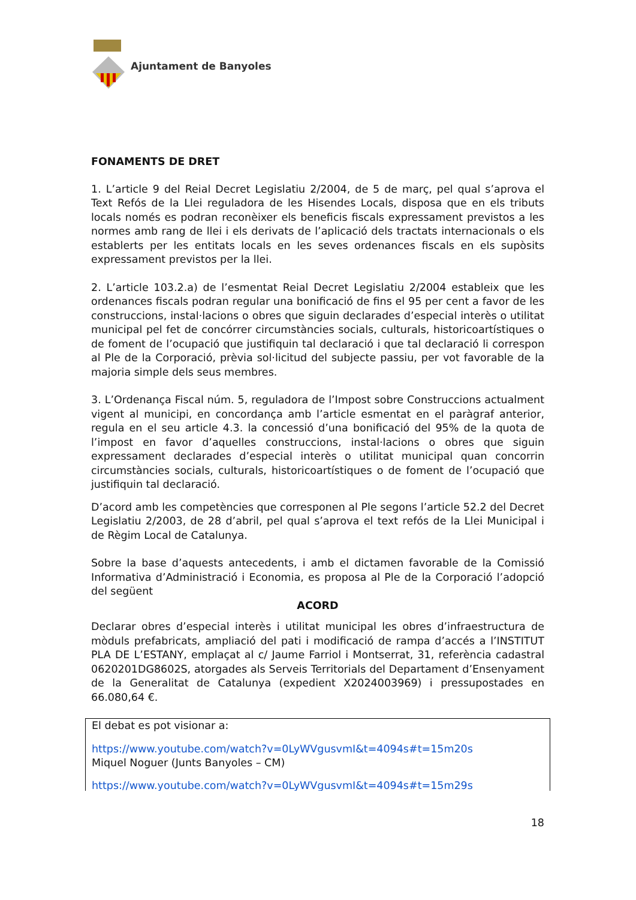Ajuntament de Banyoles
FONAMENTS DE DRET
1. L’article 9 del Reial Decret Legislatiu 2/2004, de 5 de març, pel qual s’aprova el Text Refós de la Llei reguladora de les Hisendes Locals, disposa que en els tributs locals només es podran reconèixer els beneficis fiscals expressament previstos a les normes amb rang de llei i els derivats de l’aplicació dels tractats internacionals o els establerts per les entitats locals en les seves ordenances fiscals en els supòsits expressament previstos per la llei.
2. L’article 103.2.a) de l’esmentat Reial Decret Legislatiu 2/2004 estableix que les ordenances fiscals podran regular una bonificació de fins el 95 per cent a favor de les construccions, instal·lacions o obres que siguin declarades d’especial interès o utilitat municipal pel fet de concórrer circumstàncies socials, culturals, historicoartístiques o de foment de l’ocupació que justifiquin tal declaració i que tal declaració li correspon al Ple de la Corporació, prèvia sol·licitud del subjecte passiu, per vot favorable de la majoria simple dels seus membres.
3. L’Ordenança Fiscal núm. 5, reguladora de l’Impost sobre Construccions actualment vigent al municipi, en concordança amb l’article esmentat en el paràgraf anterior, regula en el seu article 4.3. la concessió d’una bonificació del 95% de la quota de l’impost en favor d’aquelles construccions, instal·lacions o obres que siguin expressament declarades d’especial interès o utilitat municipal quan concorrin circumstàncies socials, culturals, historicoartístiques o de foment de l’ocupació que justifiquin tal declaració.
D’acord amb les competències que corresponen al Ple segons l’article 52.2 del Decret Legislatiu 2/2003, de 28 d’abril, pel qual s’aprova el text refós de la Llei Municipal i de Règim Local de Catalunya.
Sobre la base d’aquests antecedents, i amb el dictamen favorable de la Comissió Informativa d’Administració i Economia, es proposa al Ple de la Corporació l’adopció del següent
ACORD
Declarar obres d’especial interès i utilitat municipal les obres d’infraestructura de mòduls prefabricats, ampliació del pati i modificació de rampa d’accés a l’INSTITUT PLA DE L’ESTANY, emplaçat al c/ Jaume Farriol i Montserrat, 31, referència cadastral 0620201DG8602S, atorgades als Serveis Territorials del Departament d’Ensenyament de la Generalitat de Catalunya (expedient X2024003969) i pressupostades en 66.080,64 €.
El debat es pot visionar a:
https://www.youtube.com/watch?v=0LyWVgusvmI&t=4094s#t=15m20s
Miquel Noguer (Junts Banyoles – CM)
https://www.youtube.com/watch?v=0LyWVgusvmI&t=4094s#t=15m29s
18